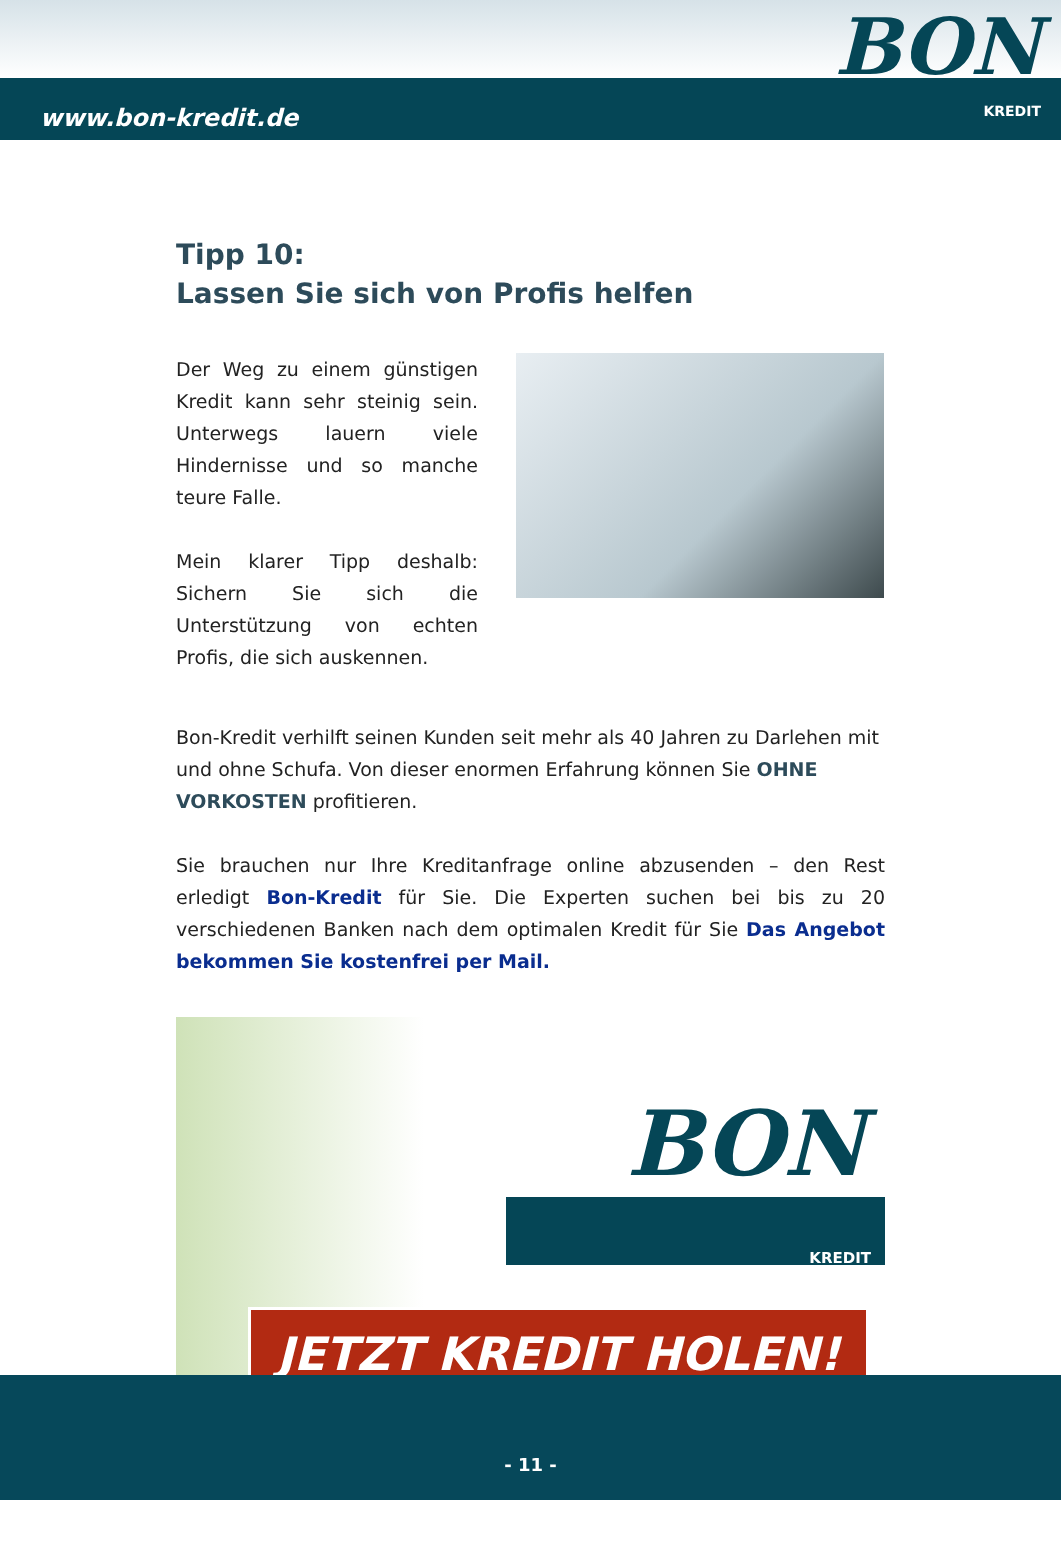www.bon-kredit.de
BON
KREDIT
Tipp 10:
Lassen Sie sich von Profis helfen
Der Weg zu einem günstigen Kredit kann sehr steinig sein. Unterwegs lauern viele Hindernisse und so manche teure Falle.
Mein klarer Tipp deshalb: Sichern Sie sich die Unterstützung von echten Profis, die sich auskennen.
Bon-Kredit verhilft seinen Kunden seit mehr als 40 Jahren zu Darlehen mit und ohne Schufa. Von dieser enormen Erfahrung können Sie OHNE VORKOSTEN profitieren.
Sie brauchen nur Ihre Kreditanfrage online abzusenden – den Rest erledigt Bon-Kredit für Sie. Die Experten suchen bei bis zu 20 verschiedenen Banken nach dem optimalen Kredit für Sie Das Angebot bekommen Sie kostenfrei per Mail.
BON
KREDIT
JETZT KREDIT HOLEN!
- 11 -